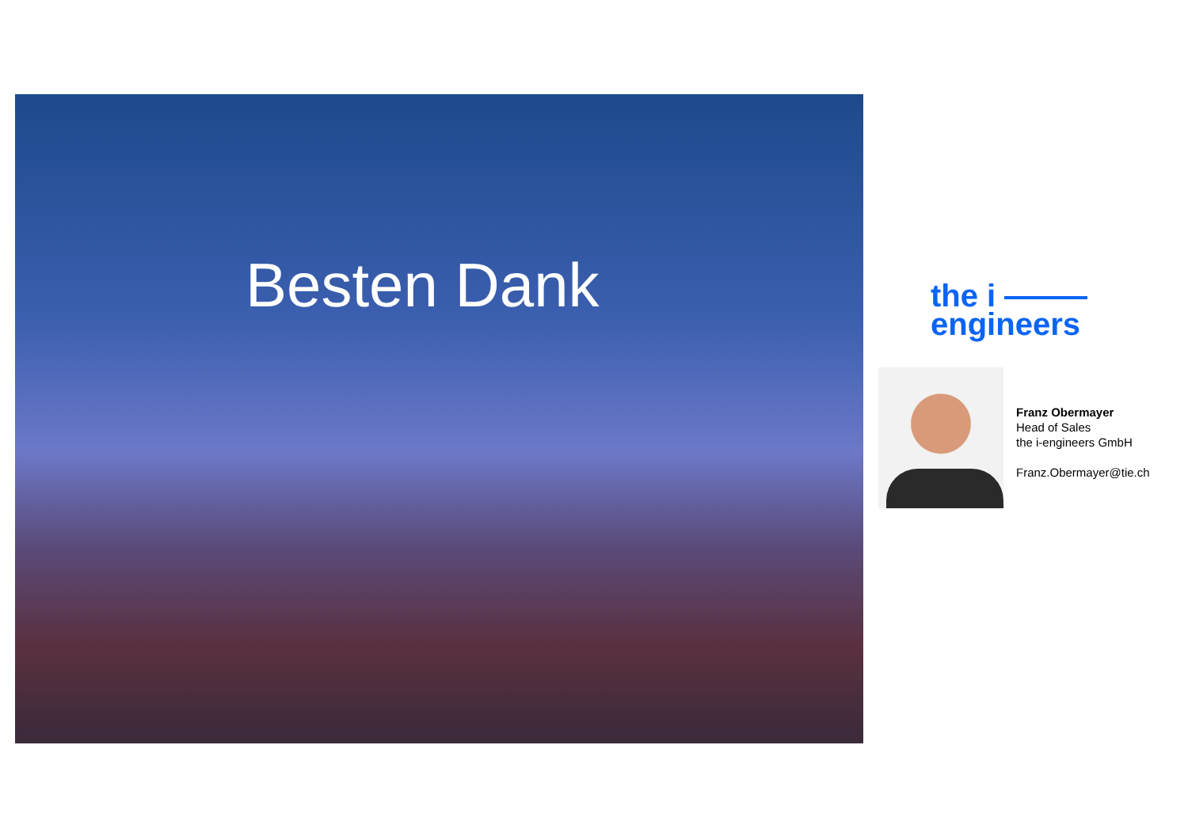Besten Dank
the i
engineers
Franz Obermayer
Head of Sales
the i-engineers GmbH
Franz.Obermayer@tie.ch